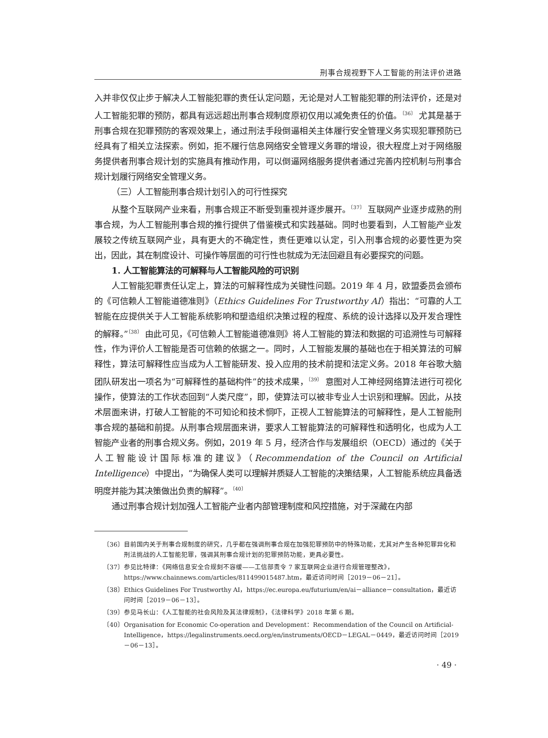刑事合规视野下人工智能的刑法评价进路
入并非仅仅止步于解决人工智能犯罪的责任认定问题，无论是对人工智能犯罪的刑法评价，还是对人工智能犯罪的预防，都具有远远超出刑事合规制度原初仅用以减免责任的价值。<sup>〔36〕</sup> 尤其是基于刑事合规在犯罪预防的客观效果上，通过刑法手段倒逼相关主体履行安全管理义务实现犯罪预防已经具有了相关立法探索。例如，拒不履行信息网络安全管理义务罪的增设，很大程度上对于网络服务提供者刑事合规计划的实施具有推动作用，可以倒逼网络服务提供者通过完善内控机制与刑事合规计划履行网络安全管理义务。
（三）人工智能刑事合规计划引入的可行性探究
从整个互联网产业来看，刑事合规正不断受到重视并逐步展开。<sup>〔37〕</sup> 互联网产业逐步成熟的刑事合规，为人工智能刑事合规的推行提供了借鉴模式和实践基础。同时也要看到，人工智能产业发展较之传统互联网产业，具有更大的不确定性，责任更难以认定，引入刑事合规的必要性更为突出，因此，其在制度设计、可操作等层面的可行性也就成为无法回避且有必要探究的问题。
1. 人工智能算法的可解释与人工智能风险的可识别
人工智能犯罪责任认定上，算法的可解释性成为关键性问题。2019 年 4 月，欧盟委员会颁布的《可信赖人工智能道德准则》（Ethics Guidelines For Trustworthy AI）指出：“可靠的人工智能在应提供关于人工智能系统影响和塑造组织决策过程的程度、系统的设计选择以及开发合理性的解释。”<sup>〔38〕</sup> 由此可见，《可信赖人工智能道德准则》将人工智能的算法和数据的可追溯性与可解释性，作为评价人工智能是否可信赖的依据之一。同时，人工智能发展的基础也在于相关算法的可解释性，算法可解释性应当成为人工智能研发、投入应用的技术前提和法定义务。2018 年谷歌大脑团队研发出一项名为“可解释性的基础构件”的技术成果，<sup>〔39〕</sup> 意图对人工神经网络算法进行可视化操作，使算法的工作状态回到“人类尺度”，即，使算法可以被非专业人士识别和理解。因此，从技术层面来讲，打破人工智能的不可知论和技术恫吓，正视人工智能算法的可解释性，是人工智能刑事合规的基础和前提。从刑事合规层面来讲，要求人工智能算法的可解释性和透明化，也成为人工智能产业者的刑事合规义务。例如，2019 年 5 月，经济合作与发展组织（OECD）通过的《关于人工智能设计国际标准的建议》（Recommendation of the Council on Artificial Intelligence）中提出，“为确保人类可以理解并质疑人工智能的决策结果，人工智能系统应具备透明度并能为其决策做出负责的解释”。<sup>〔40〕</sup>
通过刑事合规计划加强人工智能产业者内部管理制度和风控措施，对于深藏在内部
〔36〕 目前国内关于刑事合规制度的研究，几乎都在强调刑事合规在加强犯罪预防中的特殊功能，尤其对产生各种犯罪异化和刑法挑战的人工智能犯罪，强调其刑事合规计划的犯罪预防功能，更具必要性。
〔37〕 参见比特律：《网络信息安全合规刻不容缓——工信部责令 7 家互联网企业进行合规管理整改》，https://www.chainnews.com/articles/811499015487.htm，最近访问时间［2019－06－21］。
〔38〕 Ethics Guidelines For Trustworthy AI，https://ec.europa.eu/futurium/en/ai－alliance－consultation，最近访问时间［2019－06－13］。
〔39〕 参见马长山：《人工智能的社会风险及其法律规制》，《法律科学》2018 年第 6 期。
〔40〕 Organisation for Economic Co-operation and Development：Recommendation of the Council on Artificial-Intelligence，https://legalinstruments.oecd.org/en/instruments/OECD－LEGAL－0449，最近访问时间［2019－06－13］。
· 49 ·